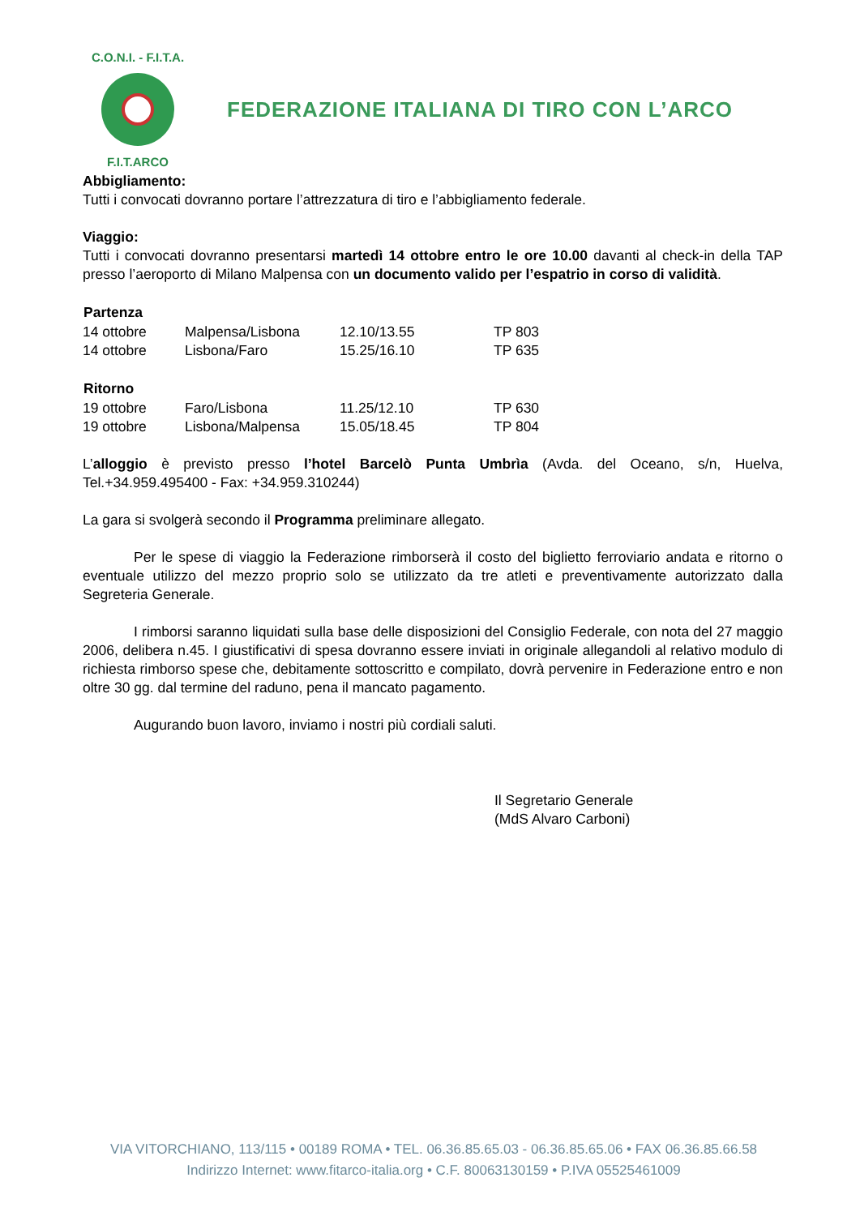C.O.N.I. - F.I.T.A.
F.I.T.ARCO
FEDERAZIONE ITALIANA DI TIRO CON L’ARCO
Abbigliamento:
Tutti i convocati dovranno portare l’attrezzatura di tiro e l’abbigliamento federale.
Viaggio:
Tutti i convocati dovranno presentarsi martedì 14 ottobre entro le ore 10.00 davanti al check-in della TAP presso l’aeroporto di Milano Malpensa con un documento valido per l’espatrio in corso di validità.
| Partenza | | | |
| --- | --- | --- | --- |
| 14 ottobre | Malpensa/Lisbona | 12.10/13.55 | TP 803 |
| 14 ottobre | Lisbona/Faro | 15.25/16.10 | TP 635 |
| Ritorno | | | |
| --- | --- | --- | --- |
| 19 ottobre | Faro/Lisbona | 11.25/12.10 | TP 630 |
| 19 ottobre | Lisbona/Malpensa | 15.05/18.45 | TP 804 |
L’alloggio è previsto presso l’hotel Barcelò Punta Umbrìa (Avda. del Oceano, s/n, Huelva, Tel.+34.959.495400 - Fax: +34.959.310244)
La gara si svolgerà secondo il Programma preliminare allegato.
Per le spese di viaggio la Federazione rimborserà il costo del biglietto ferroviario andata e ritorno o eventuale utilizzo del mezzo proprio solo se utilizzato da tre atleti e preventivamente autorizzato dalla Segreteria Generale.
I rimborsi saranno liquidati sulla base delle disposizioni del Consiglio Federale, con nota del 27 maggio 2006, delibera n.45. I giustificativi di spesa dovranno essere inviati in originale allegandoli al relativo modulo di richiesta rimborso spese che, debitamente sottoscritto e compilato, dovrà pervenire in Federazione entro e non oltre 30 gg. dal termine del raduno, pena il mancato pagamento.
Augurando buon lavoro, inviamo i nostri più cordiali saluti.
Il Segretario Generale
(MdS Alvaro Carboni)
VIA VITORCHIANO, 113/115 • 00189 ROMA • TEL. 06.36.85.65.03 - 06.36.85.65.06 • FAX 06.36.85.66.58
Indirizzo Internet: www.fitarco-italia.org • C.F. 80063130159 • P.IVA 05525461009